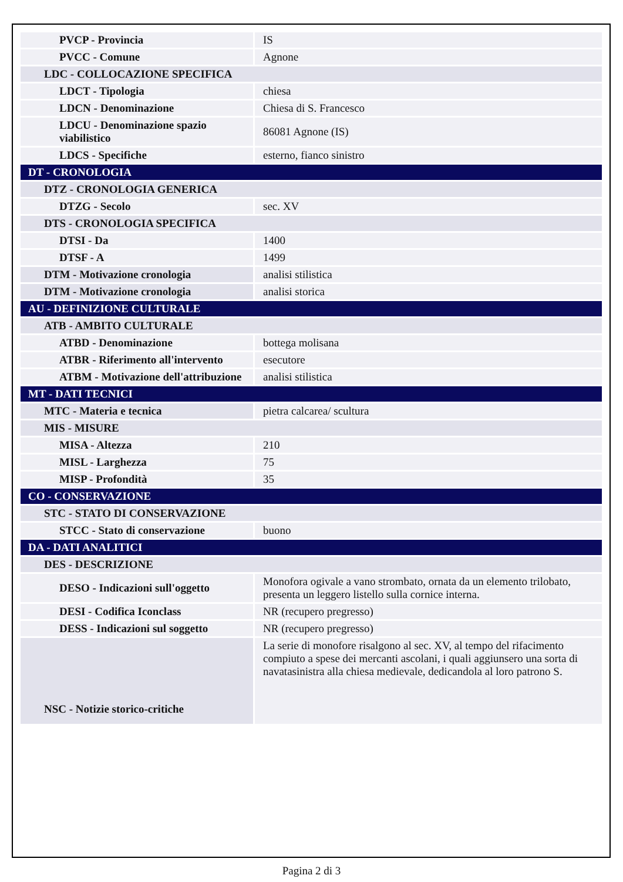| PVCP - Provincia | IS |
| PVCC - Comune | Agnone |
| LDC - COLLOCAZIONE SPECIFICA | |
| LDCT - Tipologia | chiesa |
| LDCN - Denominazione | Chiesa di S. Francesco |
| LDCU - Denominazione spazio viabilistico | 86081 Agnone (IS) |
| LDCS - Specifiche | esterno, fianco sinistro |
| DT - CRONOLOGIA | |
| DTZ - CRONOLOGIA GENERICA | |
| DTZG - Secolo | sec. XV |
| DTS - CRONOLOGIA SPECIFICA | |
| DTSI - Da | 1400 |
| DTSF - A | 1499 |
| DTM - Motivazione cronologia | analisi stilistica |
| DTM - Motivazione cronologia | analisi storica |
| AU - DEFINIZIONE CULTURALE | |
| ATB - AMBITO CULTURALE | |
| ATBD - Denominazione | bottega molisana |
| ATBR - Riferimento all'intervento | esecutore |
| ATBM - Motivazione dell'attribuzione | analisi stilistica |
| MT - DATI TECNICI | |
| MTC - Materia e tecnica | pietra calcarea/ scultura |
| MIS - MISURE | |
| MISA - Altezza | 210 |
| MISL - Larghezza | 75 |
| MISP - Profondità | 35 |
| CO - CONSERVAZIONE | |
| STC - STATO DI CONSERVAZIONE | |
| STCC - Stato di conservazione | buono |
| DA - DATI ANALITICI | |
| DES - DESCRIZIONE | |
| DESO - Indicazioni sull'oggetto | Monofora ogivale a vano strombato, ornata da un elemento trilobato, presenta un leggero listello sulla cornice interna. |
| DESI - Codifica Iconclass | NR (recupero pregresso) |
| DESS - Indicazioni sul soggetto | NR (recupero pregresso) |
| NSC - Notizie storico-critiche | La serie di monofore risalgono al sec. XV, al tempo del rifacimento compiuto a spese dei mercanti ascolani, i quali aggiunsero una sorta di navatasinistra alla chiesa medievale, dedicandola al loro patrono S. |
Pagina 2 di 3